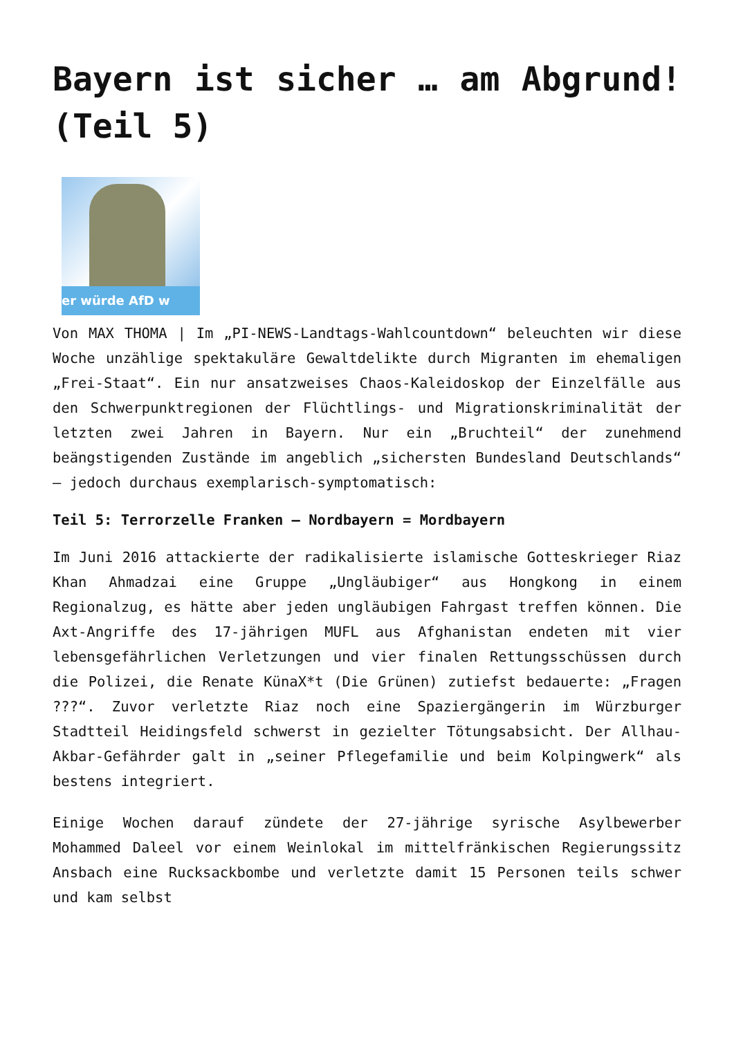Bayern ist sicher … am Abgrund! (Teil 5)
er würde AfD w
Von MAX THOMA | Im „PI-NEWS-Landtags-Wahlcountdown“ beleuchten wir diese Woche unzählige spektakuläre Gewaltdelikte durch Migranten im ehemaligen „Frei-Staat“. Ein nur ansatzweises Chaos-Kaleidoskop der Einzelfälle aus den Schwerpunktregionen der Flüchtlings- und Migrationskriminalität der letzten zwei Jahren in Bayern. Nur ein „Bruchteil“ der zunehmend beängstigenden Zustände im angeblich „sichersten Bundesland Deutschlands“ – jedoch durchaus exemplarisch-symptomatisch:
Teil 5: Terrorzelle Franken – Nordbayern = Mordbayern
Im Juni 2016 attackierte der radikalisierte islamische Gotteskrieger Riaz Khan Ahmadzai eine Gruppe „Ungläubiger“ aus Hongkong in einem Regionalzug, es hätte aber jeden ungläubigen Fahrgast treffen können. Die Axt-Angriffe des 17-jährigen MUFL aus Afghanistan endeten mit vier lebensgefährlichen Verletzungen und vier finalen Rettungsschüssen durch die Polizei, die Renate KünaX*t (Die Grünen) zutiefst bedauerte: „Fragen ???“. Zuvor verletzte Riaz noch eine Spaziergängerin im Würzburger Stadtteil Heidingsfeld schwerst in gezielter Tötungsabsicht. Der Allhau-Akbar-Gefährder galt in „seiner Pflegefamilie und beim Kolpingwerk“ als bestens integriert.
Einige Wochen darauf zündete der 27-jährige syrische Asylbewerber Mohammed Daleel vor einem Weinlokal im mittelfränkischen Regierungssitz Ansbach eine Rucksackbombe und verletzte damit 15 Personen teils schwer und kam selbst